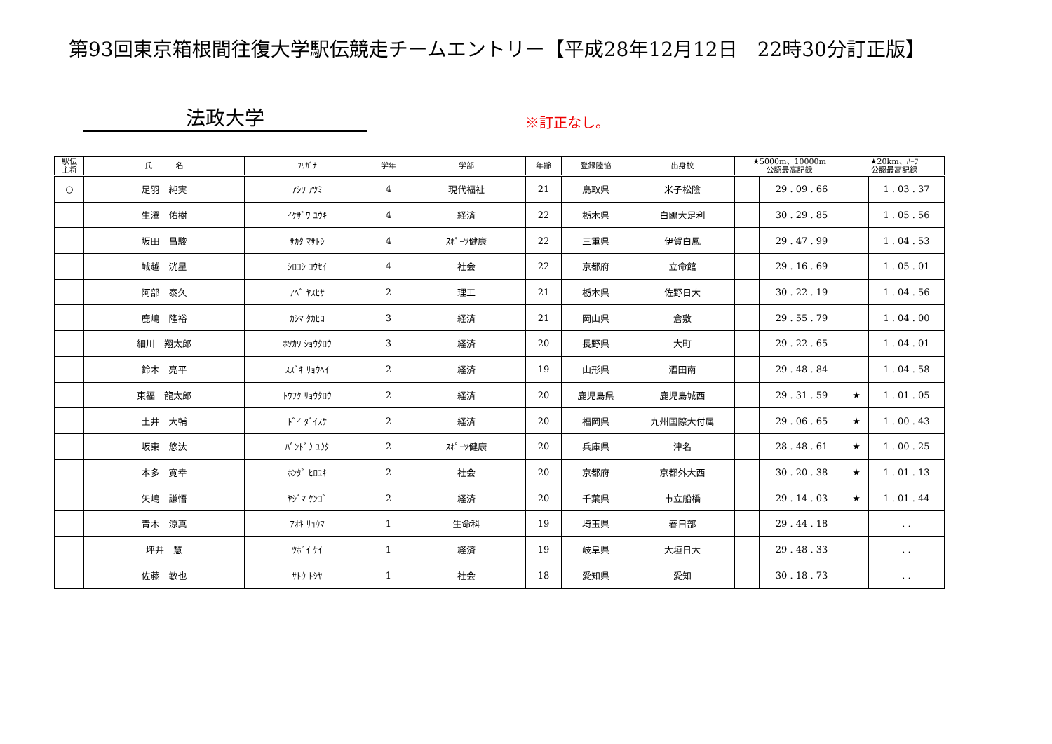第93回東京箱根間往復大学駅伝競走チームエントリー【平成28年12月12日　22時30分訂正版】
法政大学
※訂正なし。
| 駅伝 主将 | 氏 名 | ﾌﾘｶﾞﾅ | 学年 | 学部 | 年齢 | 登録陸協 | 出身校 | ★5000m、10000m 公認最高記録 | | ★20km、ﾊｰﾌ 公認最高記録 | |
| --- | --- | --- | --- | --- | --- | --- | --- | --- | --- | --- | --- |
| ○ | 足羽 純実 | ｱｼﾜ ｱﾂﾐ | 4 | 現代福祉 | 21 | 鳥取県 | 米子松陰 | | 29 . 09 . 66 | | 1 . 03 . 37 |
| | 生澤 佑樹 | ｲｹｻﾞﾜ ﾕｳｷ | 4 | 経済 | 22 | 栃木県 | 白鴎大足利 | | 30 . 29 . 85 | | 1 . 05 . 56 |
| | 坂田 昌駿 | ｻｶﾀ ﾏｻﾄｼ | 4 | ｽﾎﾟｰﾂ健康 | 22 | 三重県 | 伊賀白鳳 | | 29 . 47 . 99 | | 1 . 04 . 53 |
| | 城越 洸星 | ｼﾛｺｼ ｺｳｾｲ | 4 | 社会 | 22 | 京都府 | 立命館 | | 29 . 16 . 69 | | 1 . 05 . 01 |
| | 阿部 泰久 | ｱﾍﾞ ﾔｽﾋｻ | 2 | 理工 | 21 | 栃木県 | 佐野日大 | | 30 . 22 . 19 | | 1 . 04 . 56 |
| | 鹿嶋 隆裕 | ｶｼﾏ ﾀｶﾋﾛ | 3 | 経済 | 21 | 岡山県 | 倉敷 | | 29 . 55 . 79 | | 1 . 04 . 00 |
| | 細川 翔太郎 | ﾎｿｶﾜ ｼｮｳﾀﾛｳ | 3 | 経済 | 20 | 長野県 | 大町 | | 29 . 22 . 65 | | 1 . 04 . 01 |
| | 鈴木 亮平 | ｽｽﾞｷ ﾘｮｳﾍｲ | 2 | 経済 | 19 | 山形県 | 酒田南 | | 29 . 48 . 84 | | 1 . 04 . 58 |
| | 東福 龍太郎 | ﾄｳﾌｸ ﾘｮｳﾀﾛｳ | 2 | 経済 | 20 | 鹿児島県 | 鹿児島城西 | | 29 . 31 . 59 | ★ | 1 . 01 . 05 |
| | 土井 大輔 | ﾄﾞｲ ﾀﾞｲｽｹ | 2 | 経済 | 20 | 福岡県 | 九州国際大付属 | | 29 . 06 . 65 | ★ | 1 . 00 . 43 |
| | 坂東 悠汰 | ﾊﾞﾝﾄﾞｳ ﾕｳﾀ | 2 | ｽﾎﾟｰﾂ健康 | 20 | 兵庫県 | 津名 | | 28 . 48 . 61 | ★ | 1 . 00 . 25 |
| | 本多 寛幸 | ﾎﾝﾀﾞ ﾋﾛﾕｷ | 2 | 社会 | 20 | 京都府 | 京都外大西 | | 30 . 20 . 38 | ★ | 1 . 01 . 13 |
| | 矢嶋 謙悟 | ﾔｼﾞﾏ ｹﾝｺﾞ | 2 | 経済 | 20 | 千葉県 | 市立船橋 | | 29 . 14 . 03 | ★ | 1 . 01 . 44 |
| | 青木 涼真 | ｱｵｷ ﾘｮｳﾏ | 1 | 生命科 | 19 | 埼玉県 | 春日部 | | 29 . 44 . 18 | | . . |
| | 坪井 慧 | ﾂﾎﾞｲ ｹｲ | 1 | 経済 | 19 | 岐阜県 | 大垣日大 | | 29 . 48 . 33 | | . . |
| | 佐藤 敏也 | ｻﾄｳ ﾄｼﾔ | 1 | 社会 | 18 | 愛知県 | 愛知 | | 30 . 18 . 73 | | . . |